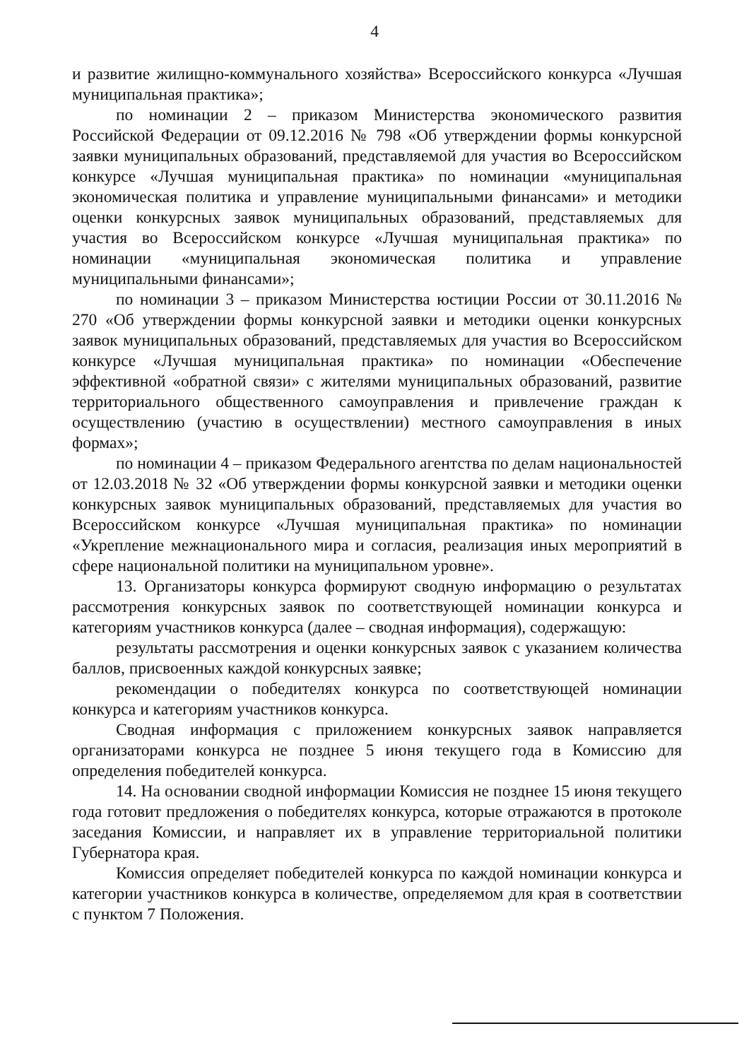4
и развитие жилищно-коммунального хозяйства» Всероссийского конкурса «Лучшая муниципальная практика»;
по номинации 2 – приказом Министерства экономического развития Российской Федерации от 09.12.2016 № 798 «Об утверждении формы конкурсной заявки муниципальных образований, представляемой для участия во Всероссийском конкурсе «Лучшая муниципальная практика» по номинации «муниципальная экономическая политика и управление муниципальными финансами» и методики оценки конкурсных заявок муниципальных образований, представляемых для участия во Всероссийском конкурсе «Лучшая муниципальная практика» по номинации «муниципальная экономическая политика и управление муниципальными финансами»;
по номинации 3 – приказом Министерства юстиции России от 30.11.2016 № 270 «Об утверждении формы конкурсной заявки и методики оценки конкурсных заявок муниципальных образований, представляемых для участия во Всероссийском конкурсе «Лучшая муниципальная практика» по номинации «Обеспечение эффективной «обратной связи» с жителями муниципальных образований, развитие территориального общественного самоуправления и привлечение граждан к осуществлению (участию в осуществлении) местного самоуправления в иных формах»;
по номинации 4 – приказом Федерального агентства по делам национальностей от 12.03.2018 № 32 «Об утверждении формы конкурсной заявки и методики оценки конкурсных заявок муниципальных образований, представляемых для участия во Всероссийском конкурсе «Лучшая муниципальная практика» по номинации «Укрепление межнационального мира и согласия, реализация иных мероприятий в сфере национальной политики на муниципальном уровне».
13. Организаторы конкурса формируют сводную информацию о результатах рассмотрения конкурсных заявок по соответствующей номинации конкурса и категориям участников конкурса (далее – сводная информация), содержащую:
результаты рассмотрения и оценки конкурсных заявок с указанием количества баллов, присвоенных каждой конкурсных заявке;
рекомендации о победителях конкурса по соответствующей номинации конкурса и категориям участников конкурса.
Сводная информация с приложением конкурсных заявок направляется организаторами конкурса не позднее 5 июня текущего года в Комиссию для определения победителей конкурса.
14. На основании сводной информации Комиссия не позднее 15 июня текущего года готовит предложения о победителях конкурса, которые отражаются в протоколе заседания Комиссии, и направляет их в управление территориальной политики Губернатора края.
Комиссия определяет победителей конкурса по каждой номинации конкурса и категории участников конкурса в количестве, определяемом для края в соответствии с пунктом 7 Положения.